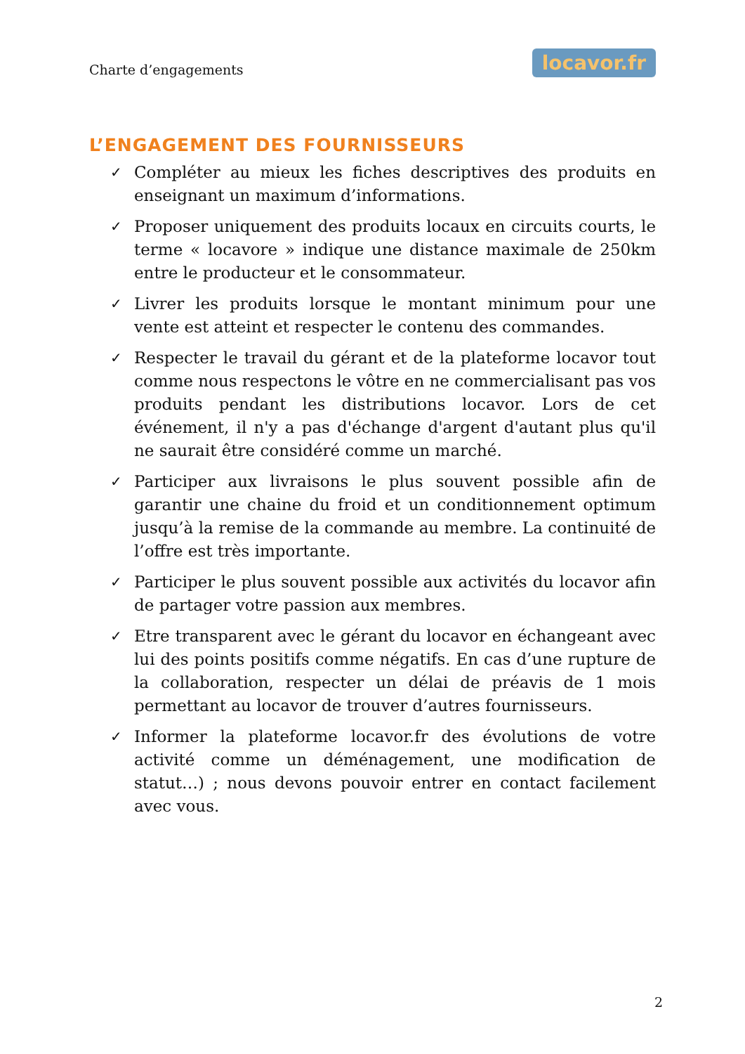Charte d’engagements
locavor.fr
L’ENGAGEMENT DES FOURNISSEURS
✓
Compléter au mieux les fiches descriptives des produits en enseignant un maximum d’informations.
✓
Proposer uniquement des produits locaux en circuits courts, le terme « locavore » indique une distance maximale de 250km entre le producteur et le consommateur.
✓
Livrer les produits lorsque le montant minimum pour une vente est atteint et respecter le contenu des commandes.
✓
Respecter le travail du gérant et de la plateforme locavor tout comme nous respectons le vôtre en ne commercialisant pas vos produits pendant les distributions locavor. Lors de cet événement, il n'y a pas d'échange d'argent d'autant plus qu'il ne saurait être considéré comme un marché.
✓
Participer aux livraisons le plus souvent possible afin de garantir une chaine du froid et un conditionnement optimum jusqu’à la remise de la commande au membre. La continuité de l’offre est très importante.
✓
Participer le plus souvent possible aux activités du locavor afin de partager votre passion aux membres.
✓
Etre transparent avec le gérant du locavor en échangeant avec lui des points positifs comme négatifs. En cas d’une rupture de la collaboration, respecter un délai de préavis de 1 mois permettant au locavor de trouver d’autres fournisseurs.
✓
Informer la plateforme locavor.fr des évolutions de votre activité comme un déménagement, une modification de statut…) ; nous devons pouvoir entrer en contact facilement avec vous.
2